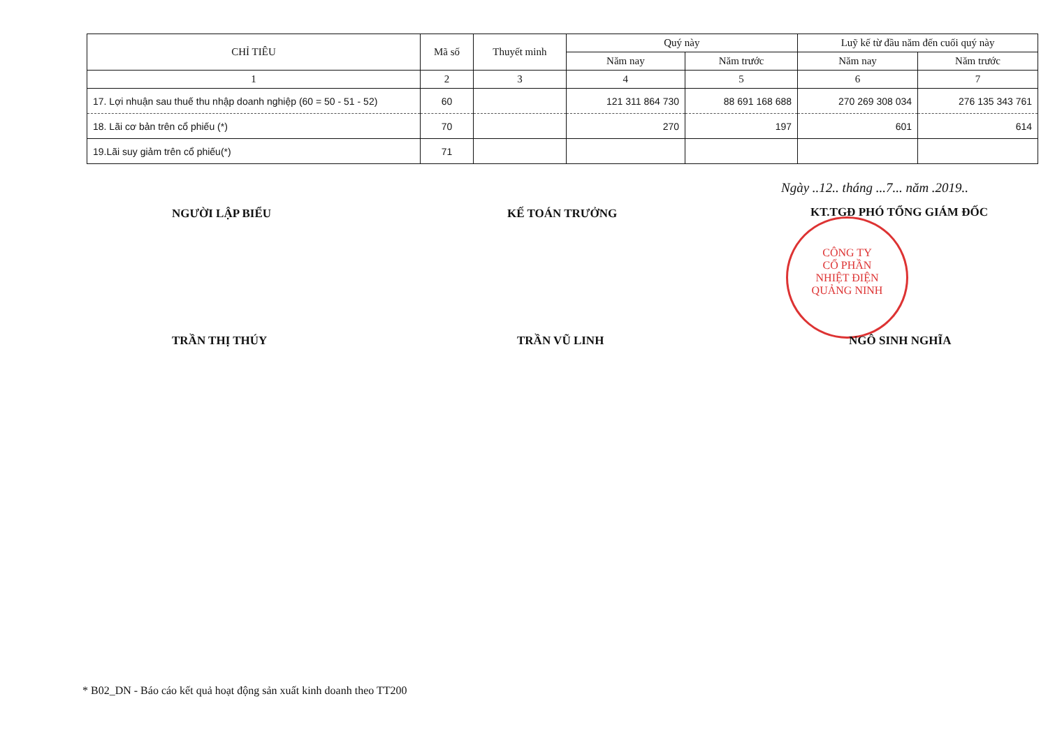| CHỈ TIÊU | Mã số | Thuyết minh | Quý này | | Luỹ kế từ đầu năm đến cuối quý này | |
| --- | --- | --- | --- | --- | --- | --- |
| | | | Năm nay | Năm trước | Năm nay | Năm trước |
| 1 | 2 | 3 | 4 | 5 | 6 | 7 |
| 17. Lợi nhuận sau thuế thu nhập doanh nghiệp (60 = 50 - 51 - 52) | 60 | | 121 311 864 730 | 88 691 168 688 | 270 269 308 034 | 276 135 343 761 |
| 18. Lãi cơ bản trên cổ phiếu (*) | 70 | | 270 | 197 | 601 | 614 |
| 19.Lãi suy giảm trên cổ phiếu(*) | 71 | | | | | |
Ngày ..12.. tháng ...7... năm .2019..
NGƯỜI LẬP BIỂU KẾ TOÁN TRƯỞNG KT.TGĐ PHÓ TỔNG GIÁM ĐỐC
CÔNG TY
CỔ PHẦN
NHIỆT ĐIỆN
QUẢNG NINH
TRẦN THỊ THÚY TRẦN VŨ LINH NGÔ SINH NGHĨA
* B02_DN - Báo cáo kết quả hoạt động sản xuất kinh doanh theo TT200